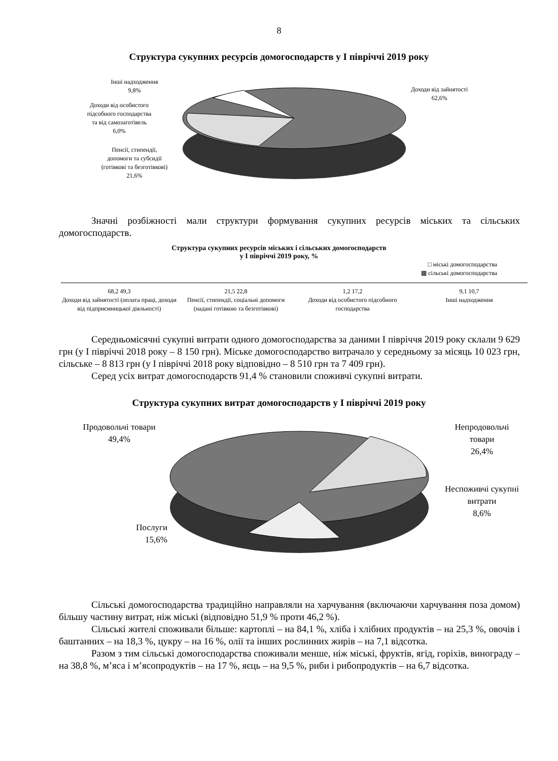8
Структура сукупних ресурсів домогосподарств у І півріччі 2019 року
Інші надходження
9,8%
Доходи від особистого
підсобного господарства
та від самозаготівель
6,0%
Пенсії, стипендії,
допомоги та субсидії
(готівкові та безготівкові)
21,6%
Доходи від зайнятості
62,6%
Значні розбіжності мали структури формування сукупних ресурсів міських та сільських домогосподарств.
Структура сукупних ресурсів міських і сільських домогосподарств
у І півріччі 2019 року, %
□ міські домогосподарства
▩ сільські домогосподарства
68,2 49,3
Доходи від зайнятості (оплата праці, доходи від підприємницької діяльності)
21,5 22,8
Пенсії, стипендії, соціальні допомоги (надані готівкою та безготівкові)
1,2 17,2
Доходи від особистого підсобного господарства
9,1 10,7
Інші надходження
Середньомісячні сукупні витрати одного домогосподарства за даними І півріччя 2019 року склали 9 629 грн (у І півріччі 2018 року – 8 150 грн). Міське домогосподарство витрачало у середньому за місяць 10 023 грн, сільське – 8 813 грн (у І півріччі 2018 року відповідно – 8 510 грн та 7 409 грн).
Серед усіх витрат домогосподарств 91,4 % становили споживчі сукупні витрати.
Структура сукупних витрат домогосподарств у І півріччі 2019 року
Продовольчі товари
49,4%
Послуги
15,6%
Непродовольчі
товари
26,4%
Неспоживчі сукупні
витрати
8,6%
Сільські домогосподарства традиційно направляли на харчування (включаючи харчування поза домом) більшу частину витрат, ніж міські (відповідно 51,9 % проти 46,2 %).
Сільські жителі споживали більше: картоплі – на 84,1 %, хліба і хлібних продуктів – на 25,3 %, овочів і баштанних – на 18,3 %, цукру – на 16 %, олії та інших рослинних жирів – на 7,1 відсотка.
Разом з тим сільські домогосподарства споживали менше, ніж міські, фруктів, ягід, горіхів, винограду – на 38,8 %, м’яса і м’ясопродуктів – на 17 %, яєць – на 9,5 %, риби і рибопродуктів – на 6,7 відсотка.